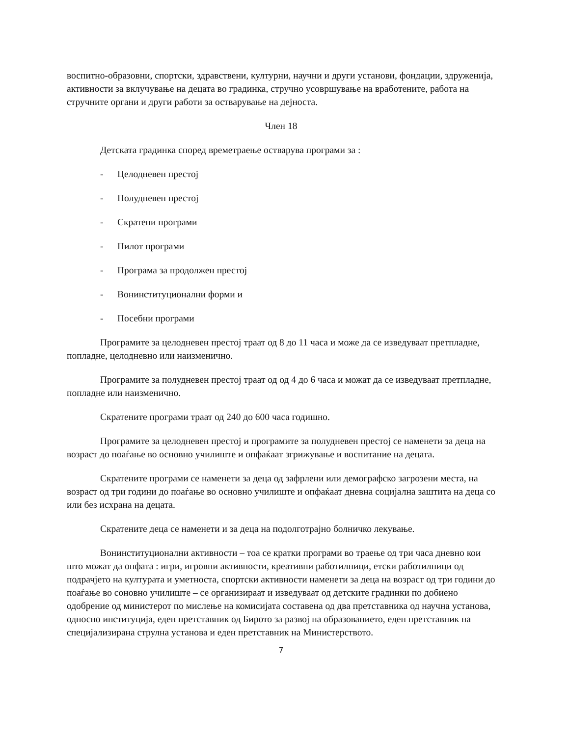воспитно-образовни, спортски, здравствени, културни, научни и други установи, фондации, здруженија, активности за вклучување на децата во градинка, стручно усовршување на вработените, работа на стручните органи и други работи за остварување на дејноста.
Член 18
Детската градинка според времетраење остварува програми за :
- Целодневен престој
- Полудневен престој
- Скратени програми
- Пилот програми
- Програма за продолжен престој
- Вонинституционални форми и
- Посебни програми
Програмите за целодневен престој траат од 8 до 11 часа и може да се изведуваат претпладне, попладне, целодневно или наизменично.
Програмите за полудневен престој траат од од 4 до 6 часа и можат да се изведуваат претпладне, попладне или наизменично.
Скратените програми траат од 240 до 600 часа годишно.
Програмите за целодневен престој и програмите за полудневен престој се наменети за деца на возраст до поаѓање во основно училиште и опфаќаат згрижување и воспитание на децата.
Скратените програми се наменети за деца од зафрлени или демографско загрозени места, на возраст од три години до поаѓање во основно училиште и опфаќаат дневна социјална заштита на деца со или без исхрана на децата.
Скратените деца се наменети и за деца на подолготрајно болничко лекување.
Вонинституционални активности – тоа се кратки програми во траење од три часа дневно кои што можат да опфата : игри, игровни активности, креативни работилници, етски работилници од подрачјето на културата и уметноста, спортски активности наменети за деца на возраст од три години до поаѓање во соновно училиште – се организираат и изведуваат од детските градинки по добиено одобрение од министерот по мислење на комисијата составена од два претставника од научна установа, односно институција, еден претставник од Бирото за развој на образованието, еден претставник на специјализирана струлна установа и еден претставник на Министерството.
7